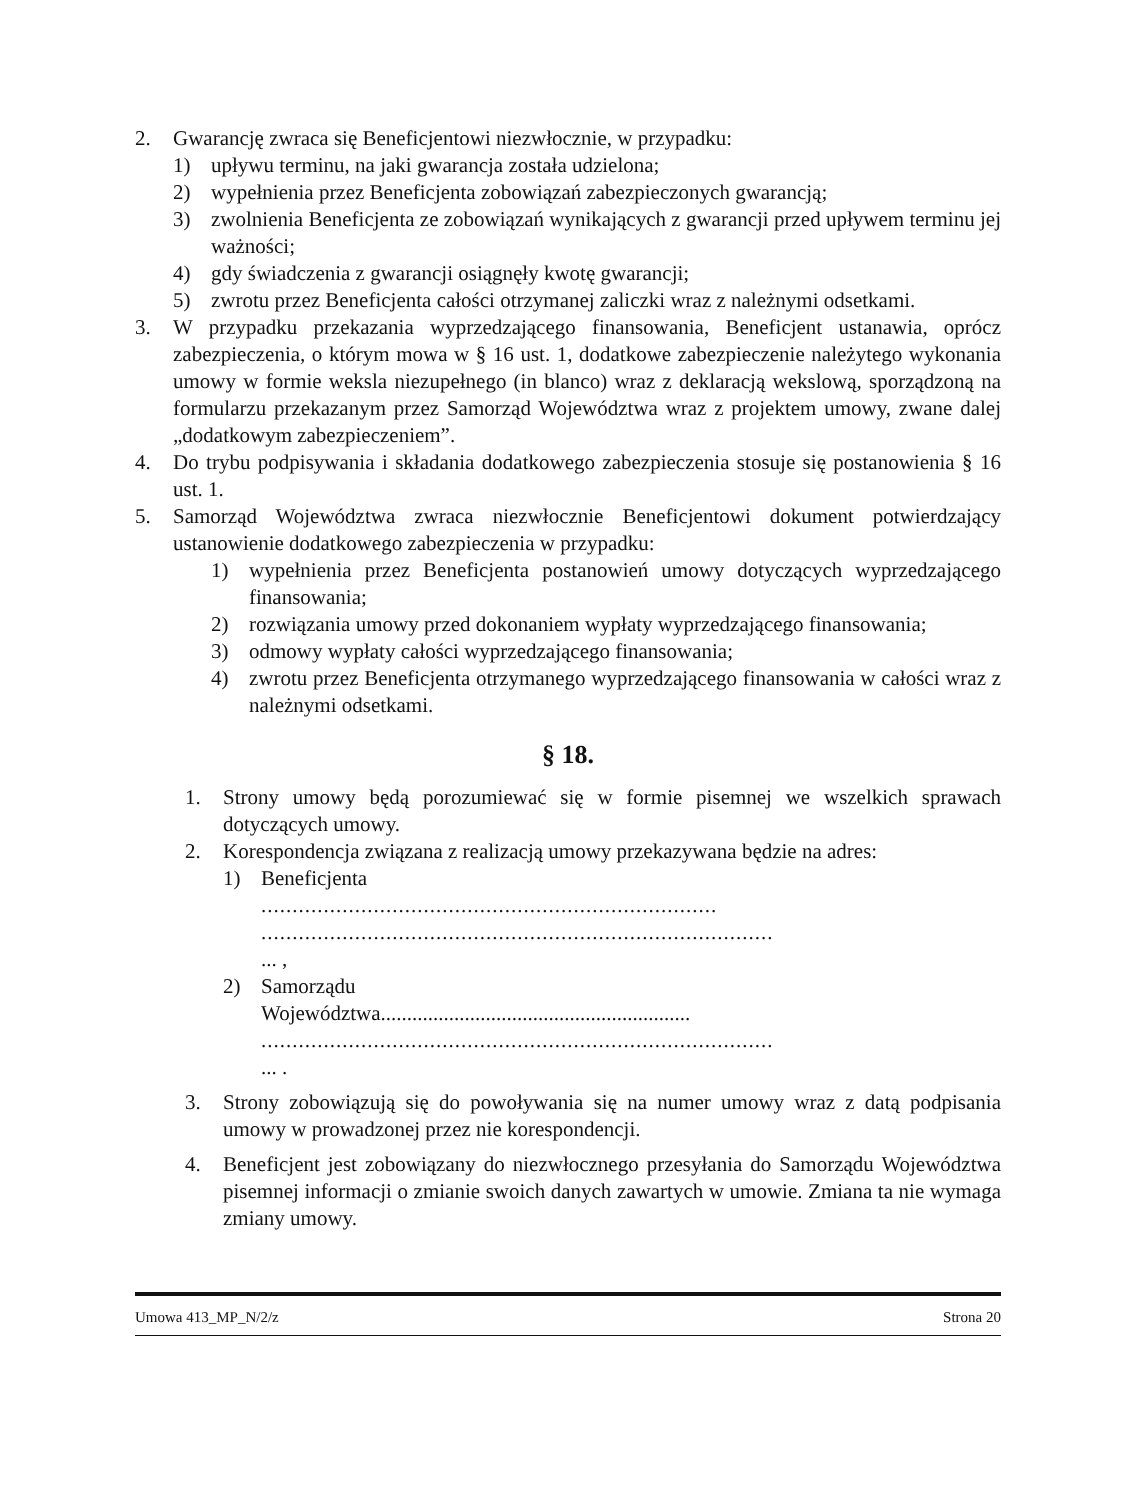2. Gwarancję zwraca się Beneficjentowi niezwłocznie, w przypadku:
1) upływu terminu, na jaki gwarancja została udzielona;
2) wypełnienia przez Beneficjenta zobowiązań zabezpieczonych gwarancją;
3) zwolnienia Beneficjenta ze zobowiązań wynikających z gwarancji przed upływem terminu jej ważności;
4) gdy świadczenia z gwarancji osiągnęły kwotę gwarancji;
5) zwrotu przez Beneficjenta całości otrzymanej zaliczki wraz z należnymi odsetkami.
3. W przypadku przekazania wyprzedzającego finansowania, Beneficjent ustanawia, oprócz zabezpieczenia, o którym mowa w § 16 ust. 1, dodatkowe zabezpieczenie należytego wykonania umowy w formie weksla niezupełnego (in blanco) wraz z deklaracją wekslową, sporządzoną na formularzu przekazanym przez Samorząd Województwa wraz z projektem umowy, zwane dalej „dodatkowym zabezpieczeniem”.
4. Do trybu podpisywania i składania dodatkowego zabezpieczenia stosuje się postanowienia § 16 ust. 1.
5. Samorząd Województwa zwraca niezwłocznie Beneficjentowi dokument potwierdzający ustanowienie dodatkowego zabezpieczenia w przypadku:
1) wypełnienia przez Beneficjenta postanowień umowy dotyczących wyprzedzającego finansowania;
2) rozwiązania umowy przed dokonaniem wypłaty wyprzedzającego finansowania;
3) odmowy wypłaty całości wyprzedzającego finansowania;
4) zwrotu przez Beneficjenta otrzymanego wyprzedzającego finansowania w całości wraz z należnymi odsetkami.
§ 18.
1. Strony umowy będą porozumiewać się w formie pisemnej we wszelkich sprawach dotyczących umowy.
2. Korespondencja związana z realizacją umowy przekazywana będzie na adres:
1) Beneficjenta
.........................................................................
..................................................................................
... ,
2) Samorządu
Województwa...........................................................
..................................................................................
... .
3. Strony zobowiązują się do powoływania się na numer umowy wraz z datą podpisania umowy w prowadzonej przez nie korespondencji.
4. Beneficjent jest zobowiązany do niezwłocznego przesyłania do Samorządu Województwa pisemnej informacji o zmianie swoich danych zawartych w umowie. Zmiana ta nie wymaga zmiany umowy.
Umowa 413_MP_N/2/z Strona 20